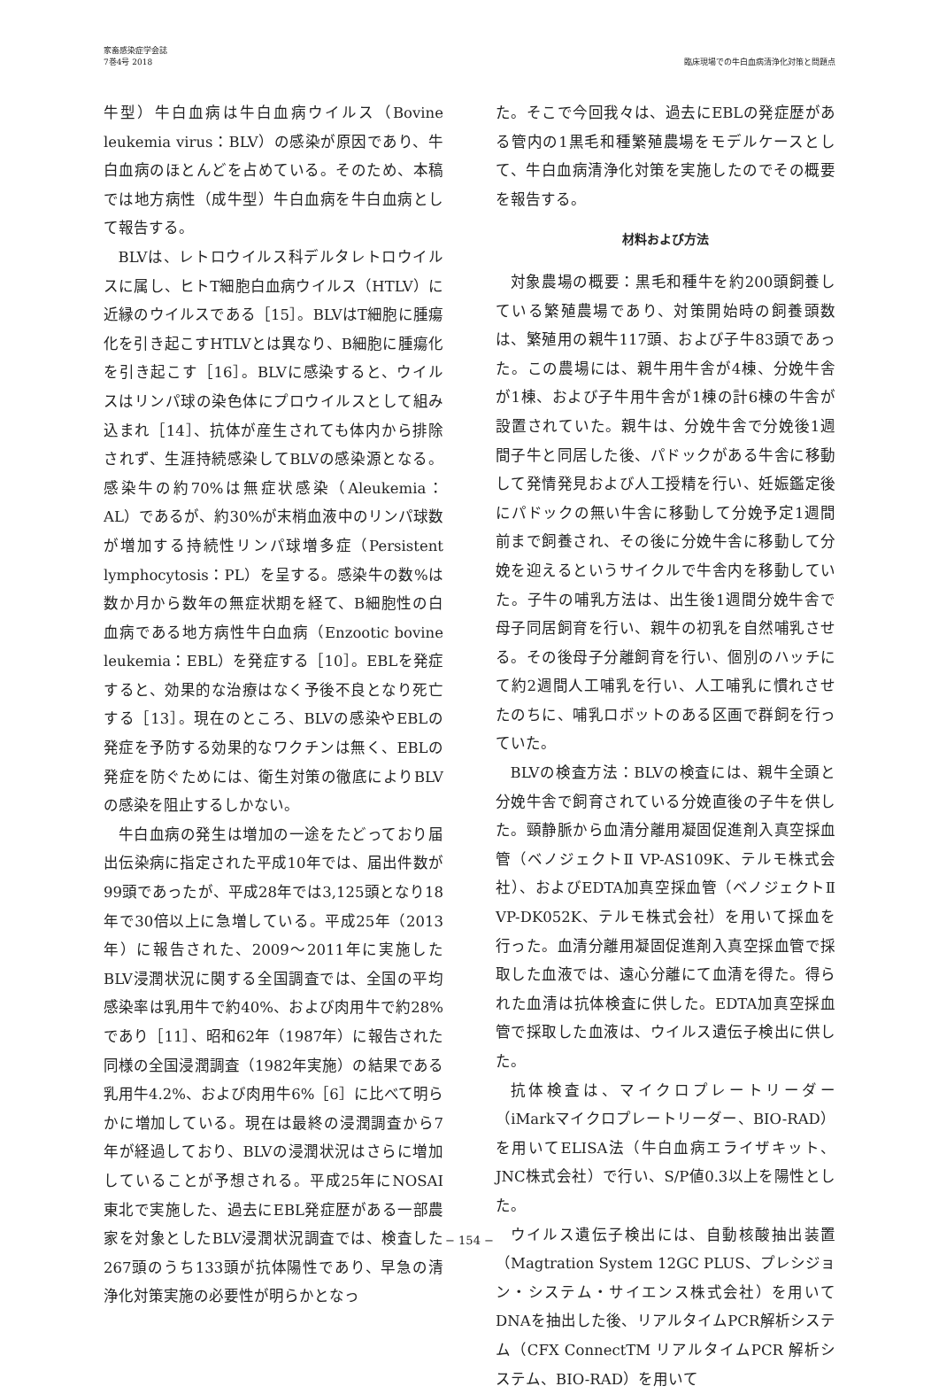家畜感染症学会誌
7巻4号 2018
臨床現場での牛白血病清浄化対策と問題点
牛型）牛白血病は牛白血病ウイルス（Bovine leukemia virus：BLV）の感染が原因であり、牛白血病のほとんどを占めている。そのため、本稿では地方病性（成牛型）牛白血病を牛白血病として報告する。
BLVは、レトロウイルス科デルタレトロウイルスに属し、ヒトT細胞白血病ウイルス（HTLV）に近縁のウイルスである［15］。BLVはT細胞に腫瘍化を引き起こすHTLVとは異なり、B細胞に腫瘍化を引き起こす［16］。BLVに感染すると、ウイルスはリンパ球の染色体にプロウイルスとして組み込まれ［14］、抗体が産生されても体内から排除されず、生涯持続感染してBLVの感染源となる。感染牛の約70%は無症状感染（Aleukemia：AL）であるが、約30%が末梢血液中のリンパ球数が増加する持続性リンパ球増多症（Persistent lymphocytosis：PL）を呈する。感染牛の数%は数か月から数年の無症状期を経て、B細胞性の白血病である地方病性牛白血病（Enzootic bovine leukemia：EBL）を発症する［10］。EBLを発症すると、効果的な治療はなく予後不良となり死亡する［13］。現在のところ、BLVの感染やEBLの発症を予防する効果的なワクチンは無く、EBLの発症を防ぐためには、衛生対策の徹底によりBLVの感染を阻止するしかない。
牛白血病の発生は増加の一途をたどっており届出伝染病に指定された平成10年では、届出件数が99頭であったが、平成28年では3,125頭となり18年で30倍以上に急増している。平成25年（2013年）に報告された、2009～2011年に実施したBLV浸潤状況に関する全国調査では、全国の平均感染率は乳用牛で約40%、および肉用牛で約28%であり［11］、昭和62年（1987年）に報告された同様の全国浸潤調査（1982年実施）の結果である乳用牛4.2%、および肉用牛6%［6］に比べて明らかに増加している。現在は最終の浸潤調査から7年が経過しており、BLVの浸潤状況はさらに増加していることが予想される。平成25年にNOSAI東北で実施した、過去にEBL発症歴がある一部農家を対象としたBLV浸潤状況調査では、検査した267頭のうち133頭が抗体陽性であり、早急の清浄化対策実施の必要性が明らかとなっ
た。そこで今回我々は、過去にEBLの発症歴がある管内の1黒毛和種繁殖農場をモデルケースとして、牛白血病清浄化対策を実施したのでその概要を報告する。
材料および方法
対象農場の概要：黒毛和種牛を約200頭飼養している繁殖農場であり、対策開始時の飼養頭数は、繁殖用の親牛117頭、および子牛83頭であった。この農場には、親牛用牛舎が4棟、分娩牛舎が1棟、および子牛用牛舎が1棟の計6棟の牛舎が設置されていた。親牛は、分娩牛舎で分娩後1週間子牛と同居した後、パドックがある牛舎に移動して発情発見および人工授精を行い、妊娠鑑定後にパドックの無い牛舎に移動して分娩予定1週間前まで飼養され、その後に分娩牛舎に移動して分娩を迎えるというサイクルで牛舎内を移動していた。子牛の哺乳方法は、出生後1週間分娩牛舎で母子同居飼育を行い、親牛の初乳を自然哺乳させる。その後母子分離飼育を行い、個別のハッチにて約2週間人工哺乳を行い、人工哺乳に慣れさせたのちに、哺乳ロボットのある区画で群飼を行っていた。
BLVの検査方法：BLVの検査には、親牛全頭と分娩牛舎で飼育されている分娩直後の子牛を供した。頸静脈から血清分離用凝固促進剤入真空採血管（ベノジェクトⅡ VP-AS109K、テルモ株式会社）、およびEDTA加真空採血管（ベノジェクトⅡ VP-DK052K、テルモ株式会社）を用いて採血を行った。血清分離用凝固促進剤入真空採血管で採取した血液では、遠心分離にて血清を得た。得られた血清は抗体検査に供した。EDTA加真空採血管で採取した血液は、ウイルス遺伝子検出に供した。
抗体検査は、マイクロプレートリーダー（iMarkマイクロプレートリーダー、BIO-RAD）を用いてELISA法（牛白血病エライザキット、JNC株式会社）で行い、S/P値0.3以上を陽性とした。
ウイルス遺伝子検出には、自動核酸抽出装置（Magtration System 12GC PLUS、プレシジョン・システム・サイエンス株式会社）を用いてDNAを抽出した後、リアルタイムPCR解析システム（CFX ConnectTM リアルタイムPCR 解析システム、BIO-RAD）を用いて
− 154 −